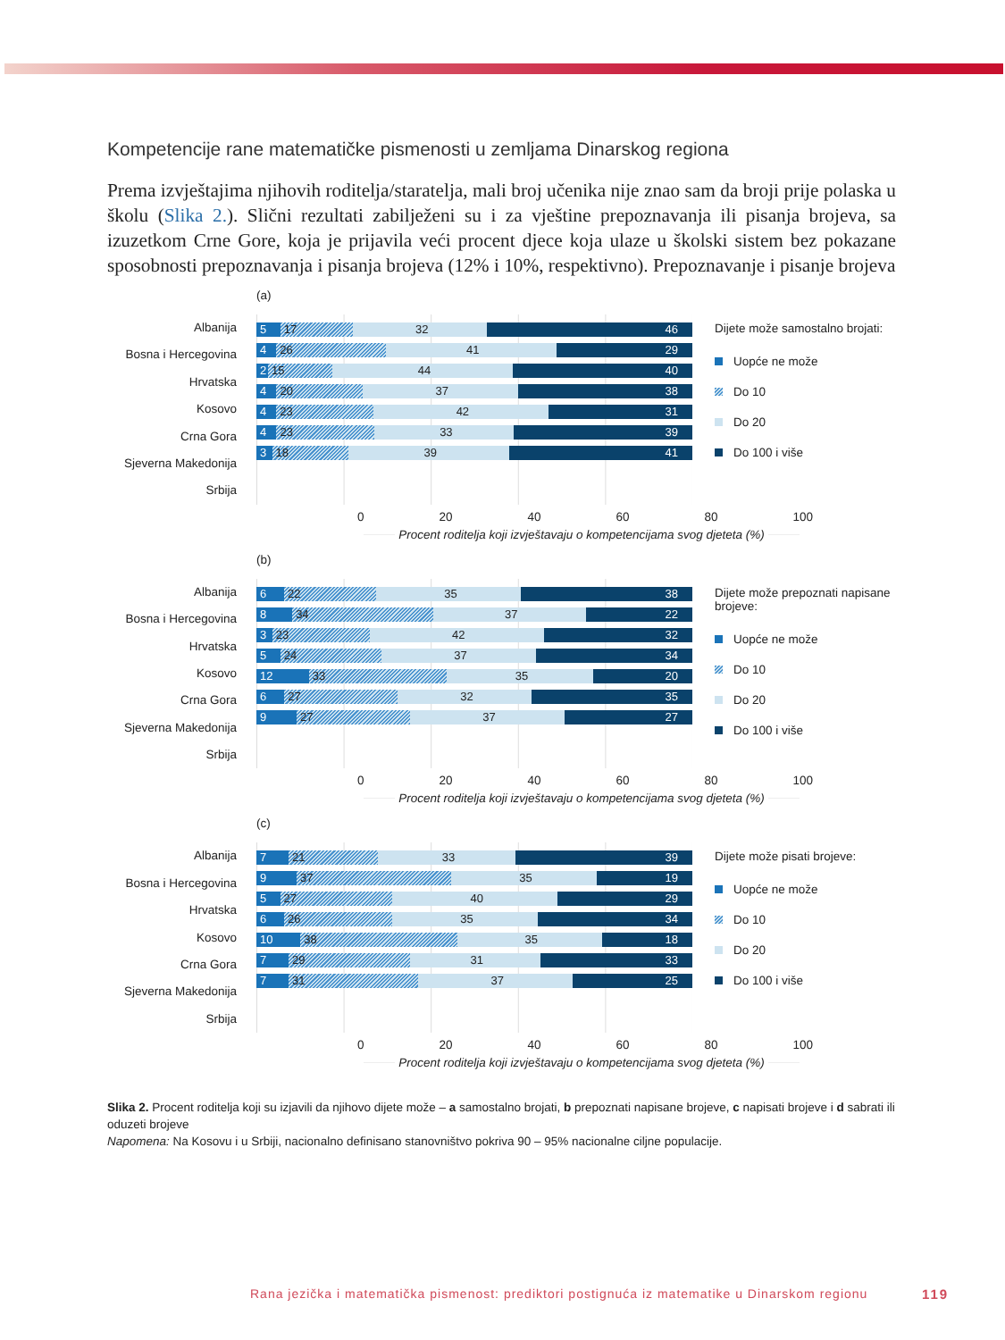Kompetencije rane matematičke pismenosti u zemljama Dinarskog regiona
Prema izvještajima njihovih roditelja/staratelja, mali broj učenika nije znao sam da broji prije polaska u školu (Slika 2.). Slični rezultati zabilježeni su i za vještine prepoznavanja ili pisanja brojeva, sa izuzetkom Crne Gore, koja je prijavila veći procent djece koja ulaze u školski sistem bez pokazane sposobnosti prepoznavanja i pisanja brojeva (12% i 10%, respektivno). Prepoznavanje i pisanje brojeva
(a)
Albanija
Bosna i Hercegovina
Hrvatska
Kosovo
Crna Gora
Sjeverna Makedonija
Srbija
5 17 32 46
4 26 41 29
2 15 44 40
4 20 37 38
4 23 42 31
4 23 33 39
3 18 39 41
Dijete može samostalno brojati:
Uopće ne može
Do 10
Do 20
Do 100 i više
0 20 40 60 80 100
Procent roditelja koji izvještavaju o kompetencijama svog djeteta (%)
(b)
Albanija
Bosna i Hercegovina
Hrvatska
Kosovo
Crna Gora
Sjeverna Makedonija
Srbija
6 22 35 38
8 34 37 22
3 23 42 32
5 24 37 34
12 33 35 20
6 27 32 35
9 27 37 27
Dijete može prepoznati napisane brojeve:
Uopće ne može
Do 10
Do 20
Do 100 i više
0 20 40 60 80 100
Procent roditelja koji izvještavaju o kompetencijama svog djeteta (%)
(c)
Albanija
Bosna i Hercegovina
Hrvatska
Kosovo
Crna Gora
Sjeverna Makedonija
Srbija
7 21 33 39
9 37 35 19
5 27 40 29
6 26 35 34
10 38 35 18
7 29 31 33
7 31 37 25
Dijete može pisati brojeve:
Uopće ne može
Do 10
Do 20
Do 100 i više
0 20 40 60 80 100
Procent roditelja koji izvještavaju o kompetencijama svog djeteta (%)
Slika 2. Procent roditelja koji su izjavili da njihovo dijete može – a samostalno brojati, b prepoznati napisane brojeve, c napisati brojeve i d sabrati ili oduzeti brojeve
Napomena: Na Kosovu i u Srbiji, nacionalno definisano stanovništvo pokriva 90 – 95% nacionalne ciljne populacije.
Rana jezička i matematička pismenost: prediktori postignuća iz matematike u Dinarskom regionu
119